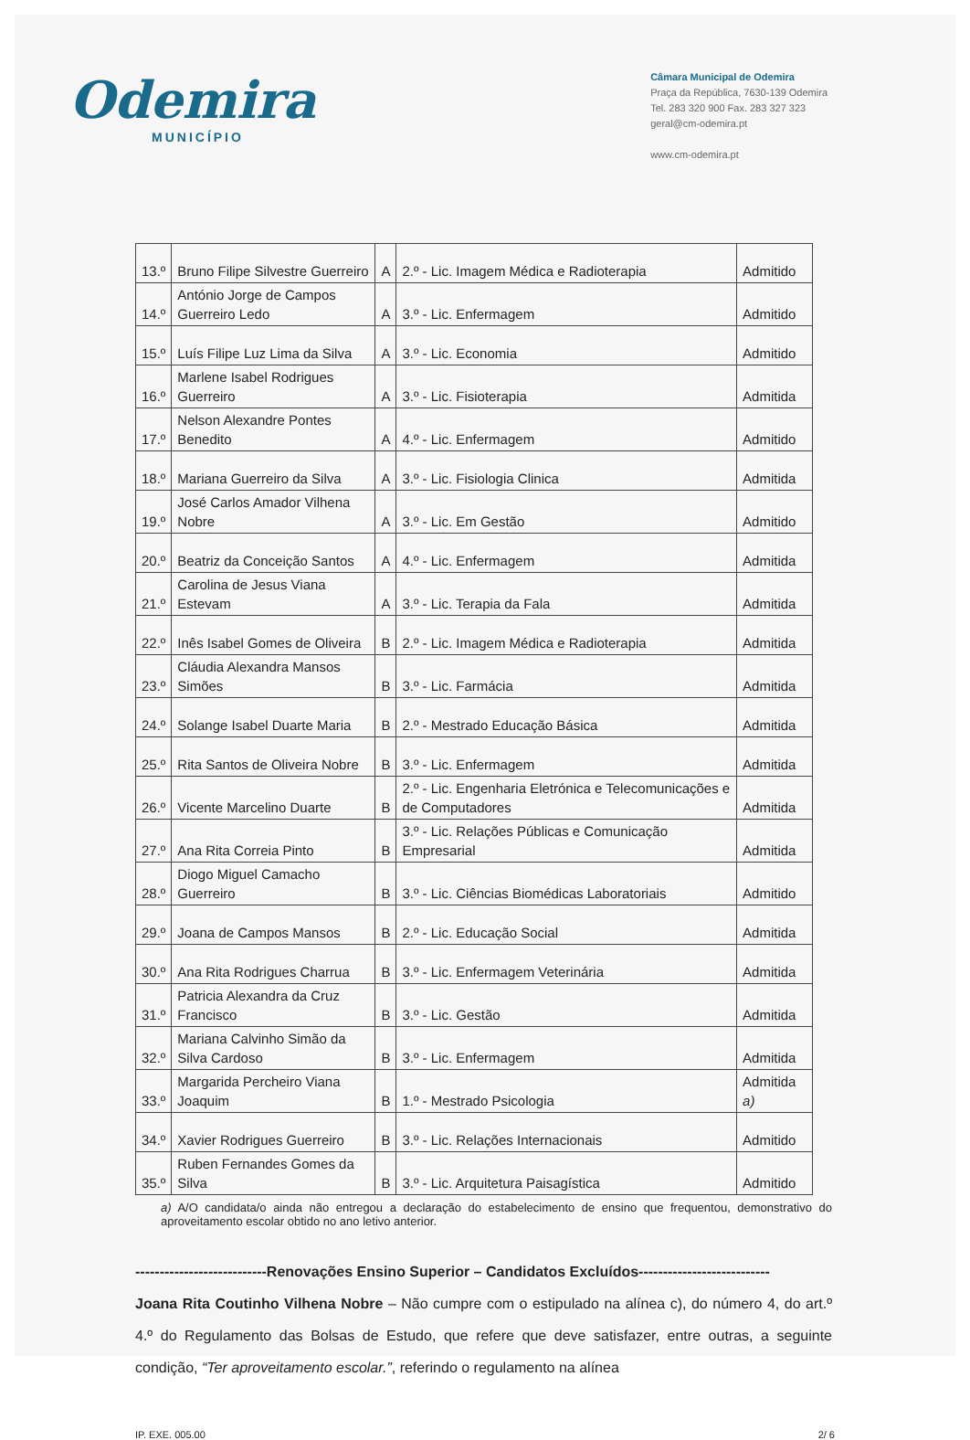Odemira
MUNICÍPIO
Câmara Municipal de Odemira
Praça da República, 7630-139 Odemira
Tel. 283 320 900 Fax. 283 327 323
geral@cm-odemira.pt
www.cm-odemira.pt
| 13.º | Bruno Filipe Silvestre Guerreiro | A | 2.º - Lic. Imagem Médica e Radioterapia | Admitido |
| 14.º | António Jorge de Campos Guerreiro Ledo | A | 3.º - Lic. Enfermagem | Admitido |
| 15.º | Luís Filipe Luz Lima da Silva | A | 3.º - Lic. Economia | Admitido |
| 16.º | Marlene Isabel Rodrigues Guerreiro | A | 3.º - Lic. Fisioterapia | Admitida |
| 17.º | Nelson Alexandre Pontes Benedito | A | 4.º - Lic. Enfermagem | Admitido |
| 18.º | Mariana Guerreiro da Silva | A | 3.º - Lic. Fisiologia Clinica | Admitida |
| 19.º | José Carlos Amador Vilhena Nobre | A | 3.º - Lic. Em Gestão | Admitido |
| 20.º | Beatriz da Conceição Santos | A | 4.º - Lic. Enfermagem | Admitida |
| 21.º | Carolina de Jesus Viana Estevam | A | 3.º - Lic. Terapia da Fala | Admitida |
| 22.º | Inês Isabel Gomes de Oliveira | B | 2.º - Lic. Imagem Médica e Radioterapia | Admitida |
| 23.º | Cláudia Alexandra Mansos Simões | B | 3.º - Lic. Farmácia | Admitida |
| 24.º | Solange Isabel Duarte Maria | B | 2.º - Mestrado Educação Básica | Admitida |
| 25.º | Rita Santos de Oliveira Nobre | B | 3.º - Lic. Enfermagem | Admitida |
| 26.º | Vicente Marcelino Duarte | B | 2.º - Lic. Engenharia Eletrónica e Telecomunicações e de Computadores | Admitida |
| 27.º | Ana Rita Correia Pinto | B | 3.º - Lic. Relações Públicas e Comunicação Empresarial | Admitida |
| 28.º | Diogo Miguel Camacho Guerreiro | B | 3.º - Lic. Ciências Biomédicas Laboratoriais | Admitido |
| 29.º | Joana de Campos Mansos | B | 2.º - Lic. Educação Social | Admitida |
| 30.º | Ana Rita Rodrigues Charrua | B | 3.º - Lic. Enfermagem Veterinária | Admitida |
| 31.º | Patricia Alexandra da Cruz Francisco | B | 3.º - Lic. Gestão | Admitida |
| 32.º | Mariana Calvinho Simão da Silva Cardoso | B | 3.º - Lic. Enfermagem | Admitida |
| 33.º | Margarida Percheiro Viana Joaquim | B | 1.º - Mestrado Psicologia | Admitida a) |
| 34.º | Xavier Rodrigues Guerreiro | B | 3.º - Lic. Relações Internacionais | Admitido |
| 35.º | Ruben Fernandes Gomes da Silva | B | 3.º - Lic. Arquitetura Paisagística | Admitido |
a) A/O candidata/o ainda não entregou a declaração do estabelecimento de ensino que frequentou, demonstrativo do aproveitamento escolar obtido no ano letivo anterior.
---------------------------Renovações Ensino Superior – Candidatos Excluídos---------------------------
Joana Rita Coutinho Vilhena Nobre – Não cumpre com o estipulado na alínea c), do número 4, do art.º 4.º do Regulamento das Bolsas de Estudo, que refere que deve satisfazer, entre outras, a seguinte condição, “Ter aproveitamento escolar.”, referindo o regulamento na alínea
IP. EXE. 005.00 2/ 6